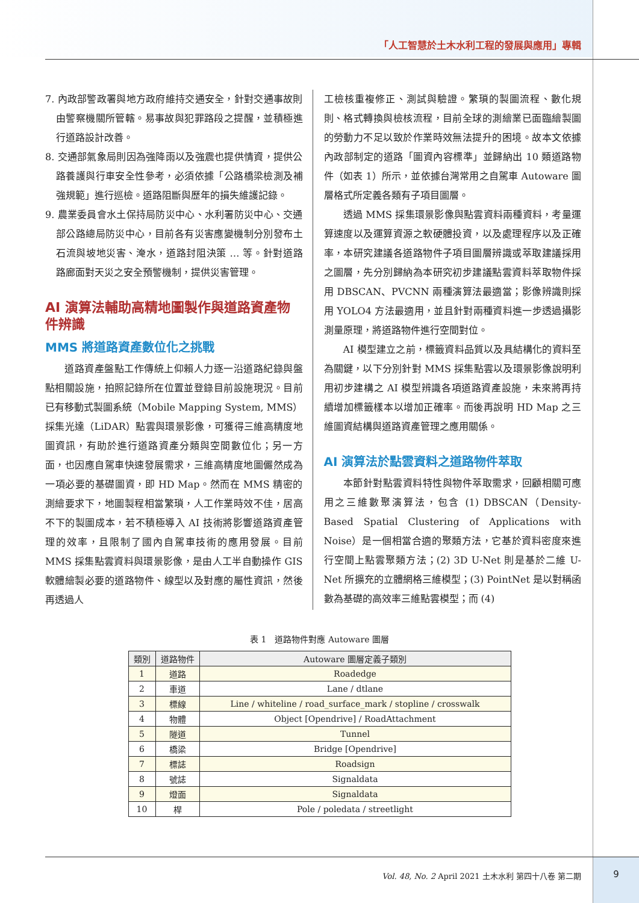「人工智慧於土木水利工程的發展與應用」專輯
7. 內政部警政署與地方政府維持交通安全，針對交通事故則由警察機關所管轄。易事故與犯罪路段之提醒，並積極進行道路設計改善。
8. 交通部氣象局則因為強降雨以及強震也提供情資，提供公路養護與行車安全性參考，必須依據「公路橋梁檢測及補強規範」進行巡檢。道路阻斷與歷年的損失維護記錄。
9. 農業委員會水土保持局防災中心、水利署防災中心、交通部公路總局防災中心，目前各有災害應變機制分別發布土石流與坡地災害、淹水，道路封阻決策 … 等。針對道路路廊面對天災之安全預警機制，提供災害管理。
AI 演算法輔助高精地圖製作與道路資產物件辨識
MMS 將道路資產數位化之挑戰
道路資產盤點工作傳統上仰賴人力逐一沿道路紀錄與盤點相關設施，拍照記錄所在位置並登錄目前設施現況。目前已有移動式製圖系統（Mobile Mapping System, MMS）採集光達（LiDAR）點雲與環景影像，可獲得三維高精度地圖資訊，有助於進行道路資產分類與空間數位化；另一方面，也因應自駕車快速發展需求，三維高精度地圖儼然成為一項必要的基礎圖資，即 HD Map。然而在 MMS 精密的測繪要求下，地圖製程相當繁瑣，人工作業時效不佳，居高不下的製圖成本，若不積極導入 AI 技術將影響道路資產管理的效率，且限制了國內自駕車技術的應用發展。目前 MMS 採集點雲資料與環景影像，是由人工半自動操作 GIS 軟體繪製必要的道路物件、線型以及對應的屬性資訊，然後再透過人
工檢核重複修正、測試與驗證。繁瑣的製圖流程、數化規則、格式轉換與檢核流程，目前全球的測繪業已面臨繪製圖的勞動力不足以致於作業時效無法提升的困境。故本文依據內政部制定的道路「圖資內容標準」並歸納出 10 類道路物件（如表 1）所示，並依據台灣常用之自駕車 Autoware 圖層格式所定義各類有子項目圖層。
透過 MMS 採集環景影像與點雲資料兩種資料，考量運算速度以及運算資源之軟硬體投資，以及處理程序以及正確率，本研究建議各道路物件子項目圖層辨識或萃取建議採用之圖層，先分別歸納為本研究初步建議點雲資料萃取物件採用 DBSCAN、PVCNN 兩種演算法最適當；影像辨識則採用 YOLO4 方法最適用，並且針對兩種資料進一步透過攝影測量原理，將道路物件進行空間對位。
AI 模型建立之前，標籤資料品質以及具結構化的資料至為關鍵，以下分別針對 MMS 採集點雲以及環景影像說明利用初步建構之 AI 模型辨識各項道路資產設施，未來將再持續增加標籤樣本以增加正確率。而後再說明 HD Map 之三維圖資結構與道路資產管理之應用關係。
AI 演算法於點雲資料之道路物件萃取
本節針對點雲資料特性與物件萃取需求，回顧相關可應用之三維數聚演算法，包含 (1) DBSCAN（Density-Based Spatial Clustering of Applications with Noise）是一個相當合適的聚類方法，它基於資料密度來進行空間上點雲聚類方法；(2) 3D U-Net 則是基於二維 U-Net 所擴充的立體網格三維模型；(3) PointNet 是以對稱函數為基礎的高效率三維點雲模型；而 (4)
表 1　道路物件對應 Autoware 圖層
| 類別 | 道路物件 | Autoware 圖層定義子類別 |
| --- | --- | --- |
| 1 | 道路 | Roadedge |
| 2 | 車道 | Lane / dtlane |
| 3 | 標線 | Line / whiteline / road_surface_mark / stopline / crosswalk |
| 4 | 物體 | Object [Opendrive] / RoadAttachment |
| 5 | 隧道 | Tunnel |
| 6 | 橋梁 | Bridge [Opendrive] |
| 7 | 標誌 | Roadsign |
| 8 | 號誌 | Signaldata |
| 9 | 燈面 | Signaldata |
| 10 | 桿 | Pole / poledata / streetlight |
Vol. 48, No. 2 April 2021 土木水利 第四十八卷 第二期 9